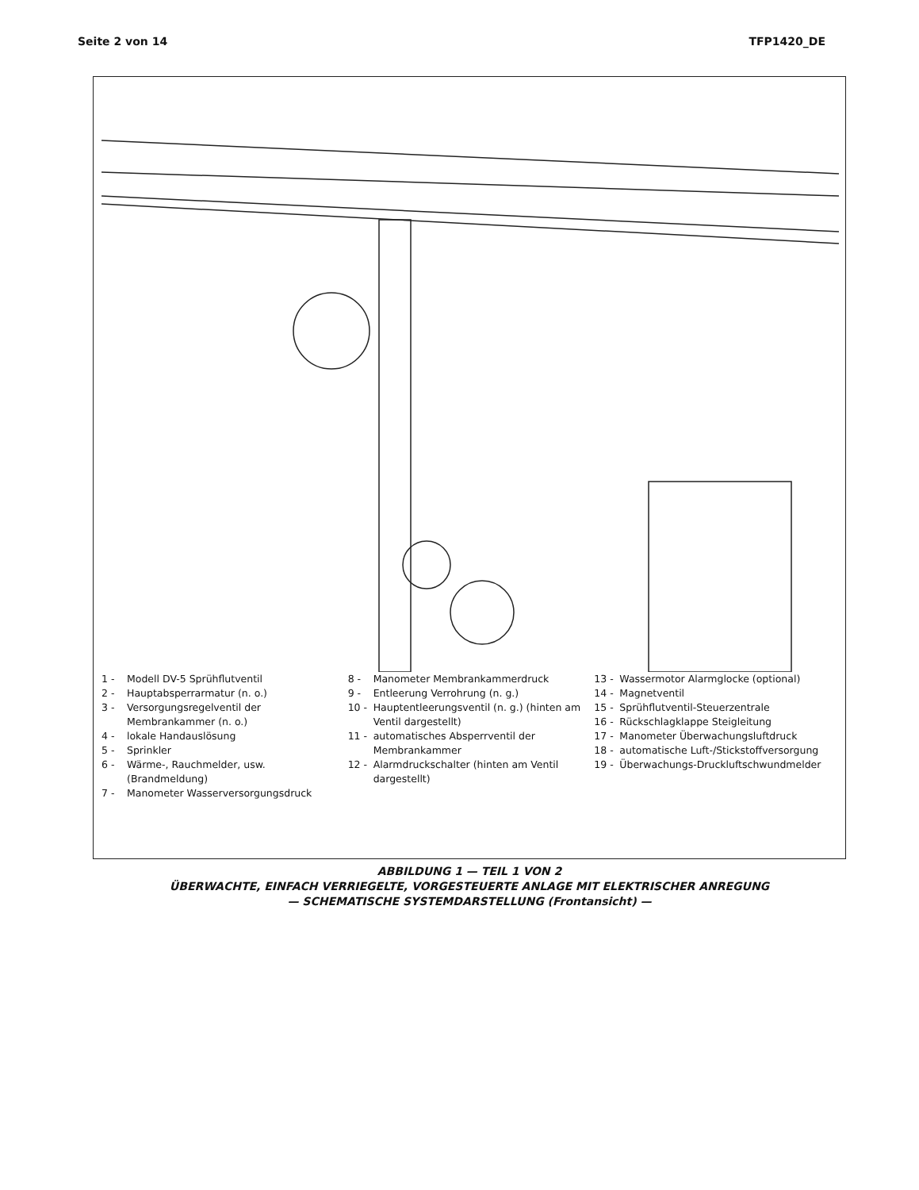Seite 2 von 14 TFP1420_DE
1 - Modell DV-5 Sprühflutventil
2 - Hauptabsperrarmatur (n. o.)
3 - Versorgungsregelventil der Membrankammer (n. o.)
4 - lokale Handauslösung
5 - Sprinkler
6 - Wärme-, Rauchmelder, usw. (Brandmeldung)
7 - Manometer Wasserversorgungsdruck
8 - Manometer Membrankammerdruck
9 - Entleerung Verrohrung (n. g.)
10 - Hauptentleerungsventil (n. g.) (hinten am Ventil dargestellt)
11 - automatisches Absperrventil der Membrankammer
12 - Alarmdruckschalter (hinten am Ventil dargestellt)
13 - Wassermotor Alarmglocke (optional)
14 - Magnetventil
15 - Sprühflutventil-Steuerzentrale
16 - Rückschlagklappe Steigleitung
17 - Manometer Überwachungsluftdruck
18 - automatische Luft-/Stickstoffversorgung
19 - Überwachungs-Druckluftschwundmelder
ABBILDUNG 1 — TEIL 1 VON 2
ÜBERWACHTE, EINFACH VERRIEGELTE, VORGESTEUERTE ANLAGE MIT ELEKTRISCHER ANREGUNG
— SCHEMATISCHE SYSTEMDARSTELLUNG (Frontansicht) —